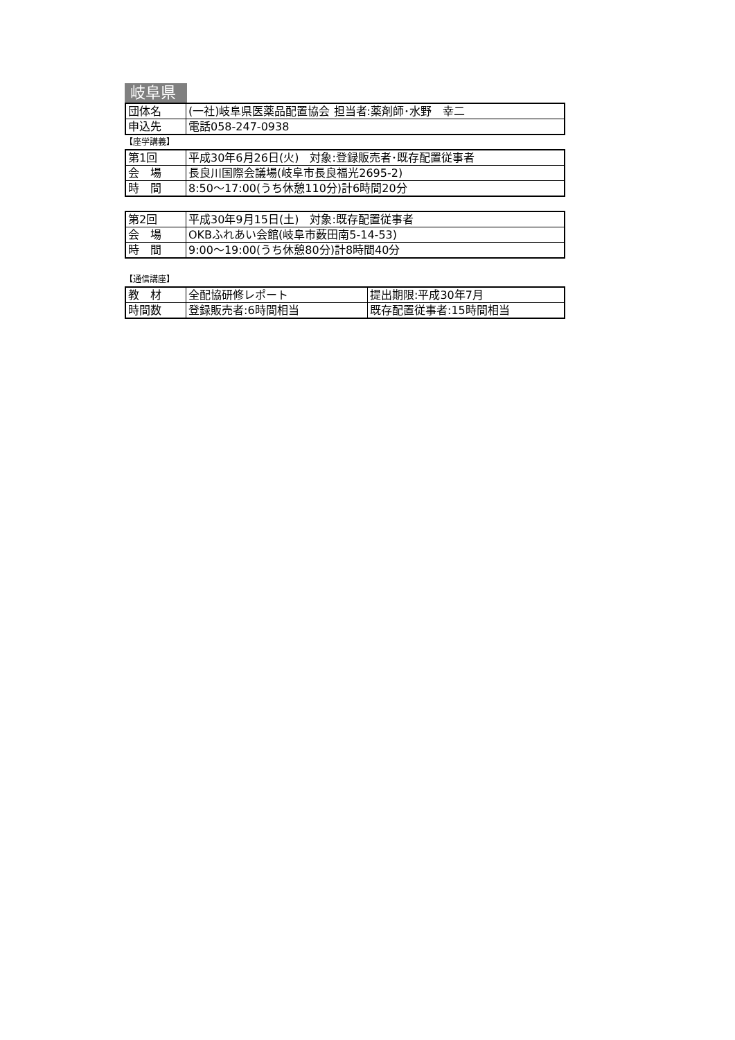岐阜県
| 団体名 | (一社)岐阜県医薬品配置協会 担当者:薬剤師･水野 幸二 |
| 申込先 | 電話058-247-0938 |
【座学講義】
| 第1回 | 平成30年6月26日(火) 対象:登録販売者･既存配置従事者 |
| 会 場 | 長良川国際会議場(岐阜市長良福光2695-2) |
| 時 間 | 8:50～17:00(うち休憩110分)計6時間20分 |
| 第2回 | 平成30年9月15日(土) 対象:既存配置従事者 |
| 会 場 | OKBふれあい会館(岐阜市薮田南5-14-53) |
| 時 間 | 9:00～19:00(うち休憩80分)計8時間40分 |
【通信講座】
| 教 材 | 全配協研修レポート | 提出期限:平成30年7月 |
| 時間数 | 登録販売者:6時間相当 | 既存配置従事者:15時間相当 |